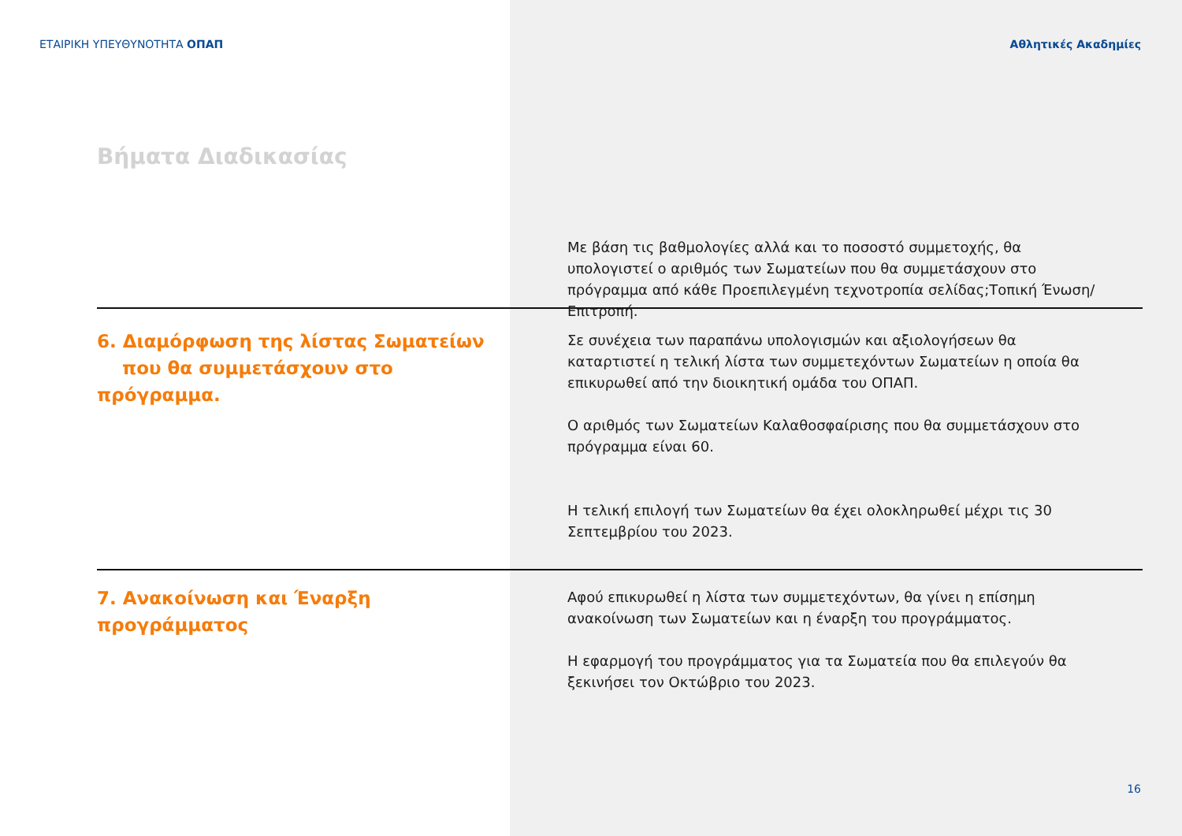ΕΤΑΙΡΙΚΗ ΥΠΕΥΘΥΝΟΤΗΤΑ ΟΠΑΠ Αθλητικές Ακαδημίες
Βήματα Διαδικασίας
Με βάση τις βαθμολογίες αλλά και το ποσοστό συμμετοχής, θα υπολογιστεί ο αριθμός των Σωματείων που θα συμμετάσχουν στο πρόγραμμα από κάθε Προεπιλεγμένη τεχνοτροπία σελίδας;Τοπική Ένωση/ Επιτροπή.
6. Διαμόρφωση της λίστας Σωματείων
που θα συμμετάσχουν στο πρόγραμμα.
Σε συνέχεια των παραπάνω υπολογισμών και αξιολογήσεων θα καταρτιστεί η τελική λίστα των συμμετεχόντων Σωματείων η οποία θα επικυρωθεί από την διοικητική ομάδα του ΟΠΑΠ.
Ο αριθμός των Σωματείων Καλαθοσφαίρισης που θα συμμετάσχουν στο πρόγραμμα είναι 60.
Η τελική επιλογή των Σωματείων θα έχει ολοκληρωθεί μέχρι τις 30 Σεπτεμβρίου του 2023.
7. Ανακοίνωση και Έναρξη προγράμματος
Αφού επικυρωθεί η λίστα των συμμετεχόντων, θα γίνει η επίσημη ανακοίνωση των Σωματείων και η έναρξη του προγράμματος.
Η εφαρμογή του προγράμματος για τα Σωματεία που θα επιλεγούν θα ξεκινήσει τον Οκτώβριο του 2023.
16